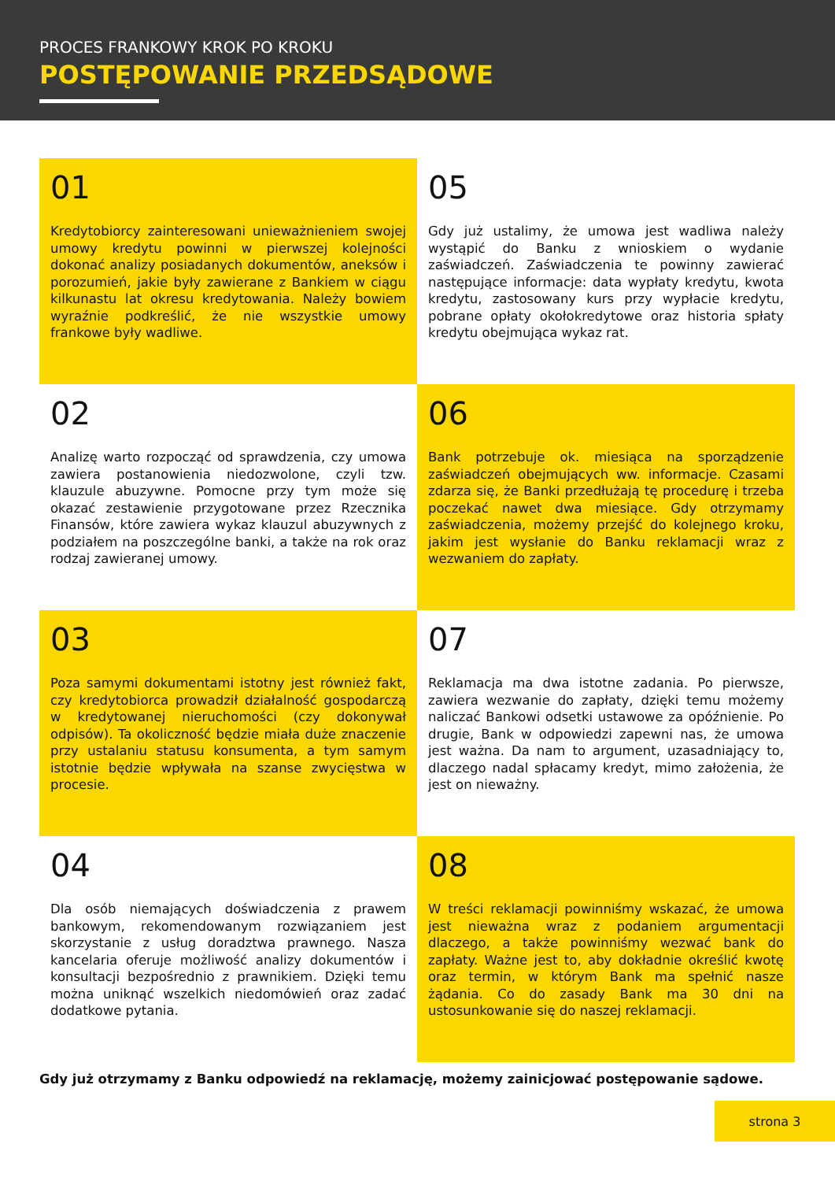PROCES FRANKOWY KROK PO KROKU
POSTĘPOWANIE PRZEDSĄDOWE
01
Kredytobiorcy zainteresowani unieważnieniem swojej umowy kredytu powinni w pierwszej kolejności dokonać analizy posiadanych dokumentów, aneksów i porozumień, jakie były zawierane z Bankiem w ciągu kilkunastu lat okresu kredytowania. Należy bowiem wyraźnie podkreślić, że nie wszystkie umowy frankowe były wadliwe.
02
Analizę warto rozpocząć od sprawdzenia, czy umowa zawiera postanowienia niedozwolone, czyli tzw. klauzule abuzywne. Pomocne przy tym może się okazać zestawienie przygotowane przez Rzecznika Finansów, które zawiera wykaz klauzul abuzywnych z podziałem na poszczególne banki, a także na rok oraz rodzaj zawieranej umowy.
03
Poza samymi dokumentami istotny jest również fakt, czy kredytobiorca prowadził działalność gospodarczą w kredytowanej nieruchomości (czy dokonywał odpisów). Ta okoliczność będzie miała duże znaczenie przy ustalaniu statusu konsumenta, a tym samym istotnie będzie wpływała na szanse zwycięstwa w procesie.
04
Dla osób niemających doświadczenia z prawem bankowym, rekomendowanym rozwiązaniem jest skorzystanie z usług doradztwa prawnego. Nasza kancelaria oferuje możliwość analizy dokumentów i konsultacji bezpośrednio z prawnikiem. Dzięki temu można uniknąć wszelkich niedomówień oraz zadać dodatkowe pytania.
05
Gdy już ustalimy, że umowa jest wadliwa należy wystąpić do Banku z wnioskiem o wydanie zaświadczeń. Zaświadczenia te powinny zawierać następujące informacje: data wypłaty kredytu, kwota kredytu, zastosowany kurs przy wypłacie kredytu, pobrane opłaty okołokredytowe oraz historia spłaty kredytu obejmująca wykaz rat.
06
Bank potrzebuje ok. miesiąca na sporządzenie zaświadczeń obejmujących ww. informacje. Czasami zdarza się, że Banki przedłużają tę procedurę i trzeba poczekać nawet dwa miesiące. Gdy otrzymamy zaświadczenia, możemy przejść do kolejnego kroku, jakim jest wysłanie do Banku reklamacji wraz z wezwaniem do zapłaty.
07
Reklamacja ma dwa istotne zadania. Po pierwsze, zawiera wezwanie do zapłaty, dzięki temu możemy naliczać Bankowi odsetki ustawowe za opóźnienie. Po drugie, Bank w odpowiedzi zapewni nas, że umowa jest ważna. Da nam to argument, uzasadniający to, dlaczego nadal spłacamy kredyt, mimo założenia, że jest on nieważny.
08
W treści reklamacji powinniśmy wskazać, że umowa jest nieważna wraz z podaniem argumentacji dlaczego, a także powinniśmy wezwać bank do zapłaty. Ważne jest to, aby dokładnie określić kwotę oraz termin, w którym Bank ma spełnić nasze żądania. Co do zasady Bank ma 30 dni na ustosunkowanie się do naszej reklamacji.
Gdy już otrzymamy z Banku odpowiedź na reklamację, możemy zainicjować postępowanie sądowe.
strona 3